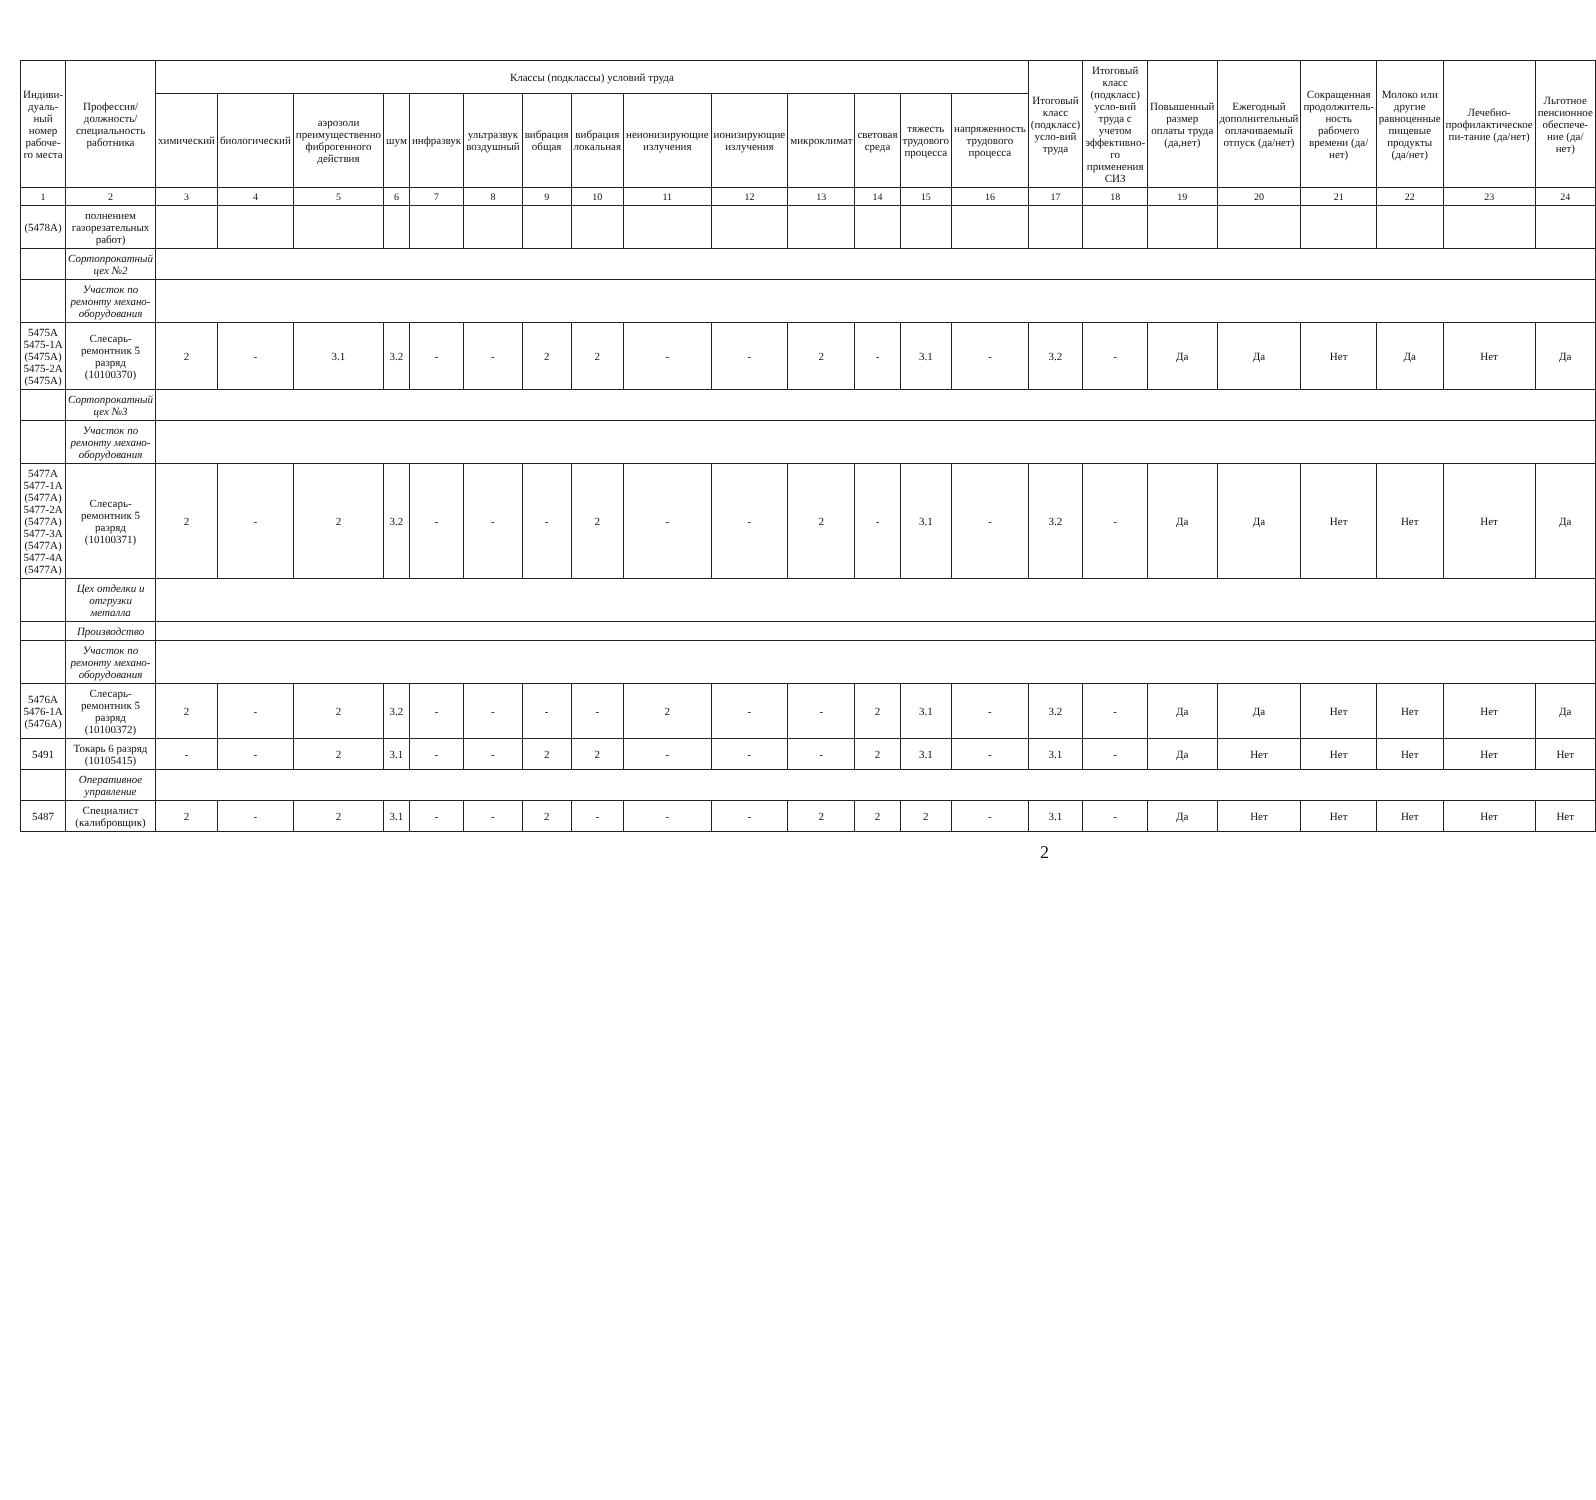| Индиви-дуаль-ный номер рабоче-го места | Профессия/ должность/ специальность работника | Классы (подклассы) условий труда | | | | | | | | | | | | | | Итоговый класс (подкласс) усло-вий труда | Итоговый класс (подкласс) усло-вий труда с учетом эффективно-го применения СИЗ | Повышенный размер оплаты труда (да,нет) | Ежегодный дополнительный оплачиваемый отпуск (да/нет) | Сокращенная продолжитель-ность рабочего времени (да/нет) | Молоко или другие равноценные пищевые продукты (да/нет) | Лечебно-профилактическое пи-тание (да/нет) | Льготное пенсионное обеспече-ние (да/нет) |
| --- | --- | --- | --- | --- | --- | --- | --- | --- | --- | --- | --- | --- | --- | --- | --- | --- | --- | --- | --- | --- | --- | --- | --- |
| | | химический | биологический | аэрозоли преимущественно фиброгенного действия | шум | инфразвук | ультразвук воздушный | вибрация общая | вибрация локальная | неионизирующие излучения | ионизирующие излучения | микроклимат | световая среда | тяжесть трудового процесса | напряженность трудового процесса | | | | | | | | |
| 1 | 2 | 3 | 4 | 5 | 6 | 7 | 8 | 9 | 10 | 11 | 12 | 13 | 14 | 15 | 16 | 17 | 18 | 19 | 20 | 21 | 22 | 23 | 24 |
| (5478А) | полнением газорезательных работ) | | | | | | | | | | | | | | | | | | | | | | |
| | Сортопрокатный цех №2 | | | | | | | | | | | | | | | | | | | | | | |
| | Участок по ремонту механо-оборудования | | | | | | | | | | | | | | | | | | | | | | |
| 5475А 5475-1А (5475А) 5475-2А (5475А) | Слесарь-ремонтник 5 разряд (10100370) | 2 | - | 3.1 | 3.2 | - | - | 2 | 2 | - | - | 2 | - | 3.1 | - | 3.2 | - | Да | Да | Нет | Да | Нет | Да |
| | Сортопрокатный цех №3 | | | | | | | | | | | | | | | | | | | | | | |
| | Участок по ремонту механо-оборудования | | | | | | | | | | | | | | | | | | | | | | |
| 5477А 5477-1А (5477А) 5477-2А (5477А) 5477-3А (5477А) 5477-4А (5477А) | Слесарь-ремонтник 5 разряд (10100371) | 2 | - | 2 | 3.2 | - | - | - | 2 | - | - | 2 | - | 3.1 | - | 3.2 | - | Да | Да | Нет | Нет | Нет | Да |
| | Цех отделки и отгрузки металла | | | | | | | | | | | | | | | | | | | | | | |
| | Производство | | | | | | | | | | | | | | | | | | | | | | |
| | Участок по ремонту механо-оборудования | | | | | | | | | | | | | | | | | | | | | | |
| 5476А 5476-1А (5476А) | Слесарь-ремонтник 5 разряд (10100372) | 2 | - | 2 | 3.2 | - | - | - | - | 2 | - | - | 2 | 3.1 | - | 3.2 | - | Да | Да | Нет | Нет | Нет | Да |
| 5491 | Токарь 6 разряд (10105415) | - | - | 2 | 3.1 | - | - | 2 | 2 | - | - | - | 2 | 3.1 | - | 3.1 | - | Да | Нет | Нет | Нет | Нет | Нет |
| | Оперативное управление | | | | | | | | | | | | | | | | | | | | | | |
| 5487 | Специалист (калибровщик) | 2 | - | 2 | 3.1 | - | - | 2 | - | - | - | 2 | 2 | 2 | - | 3.1 | - | Да | Нет | Нет | Нет | Нет | Нет |
2